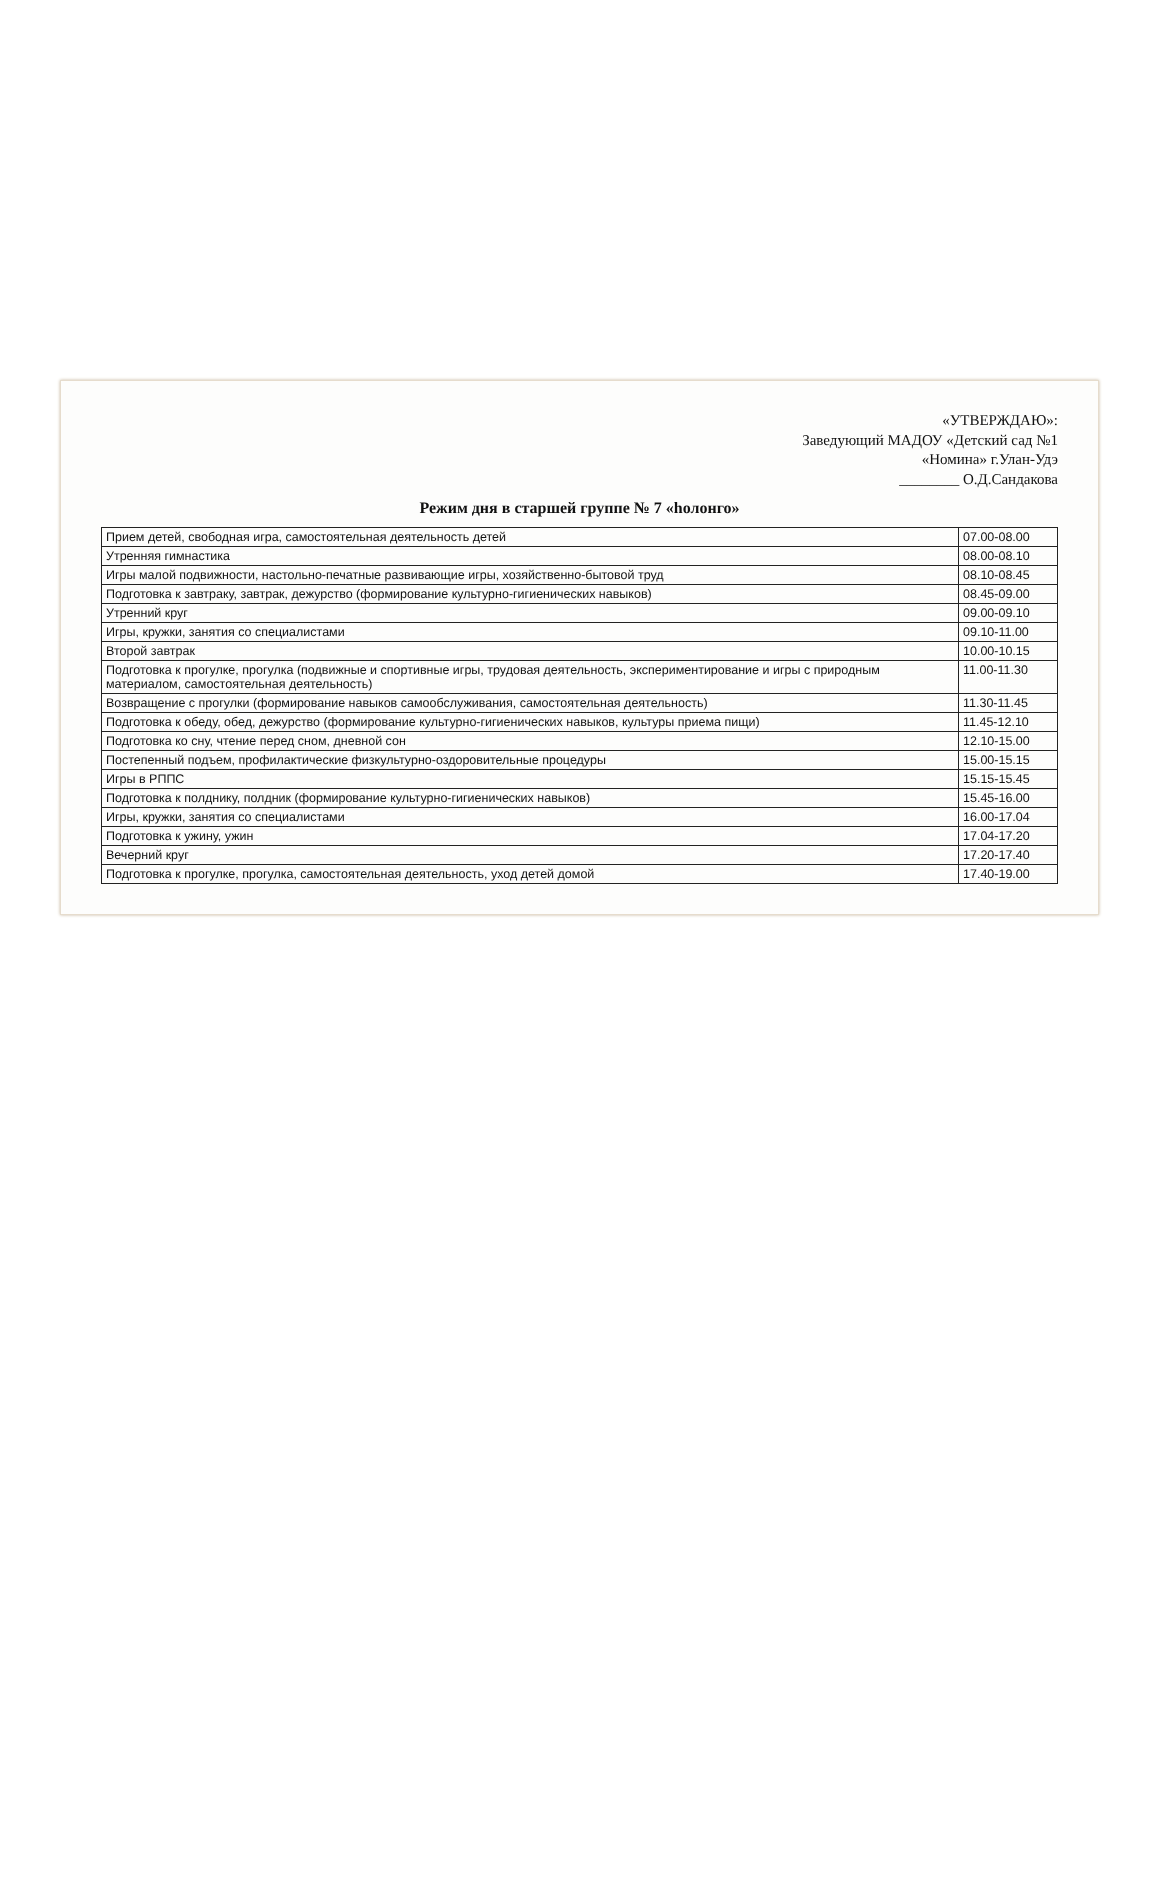«УТВЕРЖДАЮ»:
Заведующий МАДОУ «Детский сад №1
«Номина» г.Улан-Удэ
________ О.Д.Сандакова
Режим дня в старшей группе № 7 «hолонго»
| Прием детей, свободная игра, самостоятельная деятельность детей | 07.00-08.00 |
| Утренняя гимнастика | 08.00-08.10 |
| Игры малой подвижности, настольно-печатные развивающие игры, хозяйственно-бытовой труд | 08.10-08.45 |
| Подготовка к завтраку, завтрак, дежурство (формирование культурно-гигиенических навыков) | 08.45-09.00 |
| Утренний круг | 09.00-09.10 |
| Игры, кружки, занятия со специалистами | 09.10-11.00 |
| Второй завтрак | 10.00-10.15 |
| Подготовка к прогулке, прогулка (подвижные и спортивные игры, трудовая деятельность, экспериментирование и игры с природным материалом, самостоятельная деятельность) | 11.00-11.30 |
| Возвращение с прогулки (формирование навыков самообслуживания, самостоятельная деятельность) | 11.30-11.45 |
| Подготовка к обеду, обед, дежурство (формирование культурно-гигиенических навыков, культуры приема пищи) | 11.45-12.10 |
| Подготовка ко сну, чтение перед сном, дневной сон | 12.10-15.00 |
| Постепенный подъем, профилактические физкультурно-оздоровительные процедуры | 15.00-15.15 |
| Игры в РППС | 15.15-15.45 |
| Подготовка к полднику, полдник (формирование культурно-гигиенических навыков) | 15.45-16.00 |
| Игры, кружки, занятия со специалистами | 16.00-17.04 |
| Подготовка к ужину, ужин | 17.04-17.20 |
| Вечерний круг | 17.20-17.40 |
| Подготовка к прогулке, прогулка, самостоятельная деятельность, уход детей домой | 17.40-19.00 |